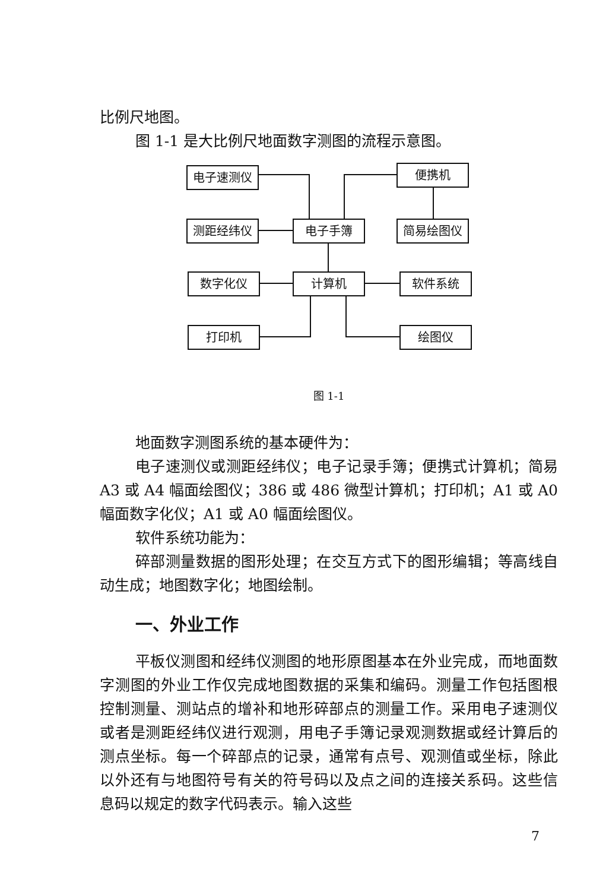比例尺地图。
图 1-1 是大比例尺地面数字测图的流程示意图。
电子速测仪 便携机
测距经纬仪 电子手簿 简易绘图仪
数字化仪 计算机 软件系统
打印机 绘图仪
图 1-1
地面数字测图系统的基本硬件为：
电子速测仪或测距经纬仪；电子记录手簿；便携式计算机；简易 A3 或 A4 幅面绘图仪；386 或 486 微型计算机；打印机；A1 或 A0 幅面数字化仪；A1 或 A0 幅面绘图仪。
软件系统功能为：
碎部测量数据的图形处理；在交互方式下的图形编辑；等高线自动生成；地图数字化；地图绘制。
一、外业工作
平板仪测图和经纬仪测图的地形原图基本在外业完成，而地面数字测图的外业工作仅完成地图数据的采集和编码。测量工作包括图根控制测量、测站点的增补和地形碎部点的测量工作。采用电子速测仪或者是测距经纬仪进行观测，用电子手簿记录观测数据或经计算后的测点坐标。每一个碎部点的记录，通常有点号、观测值或坐标，除此以外还有与地图符号有关的符号码以及点之间的连接关系码。这些信息码以规定的数字代码表示。输入这些
7